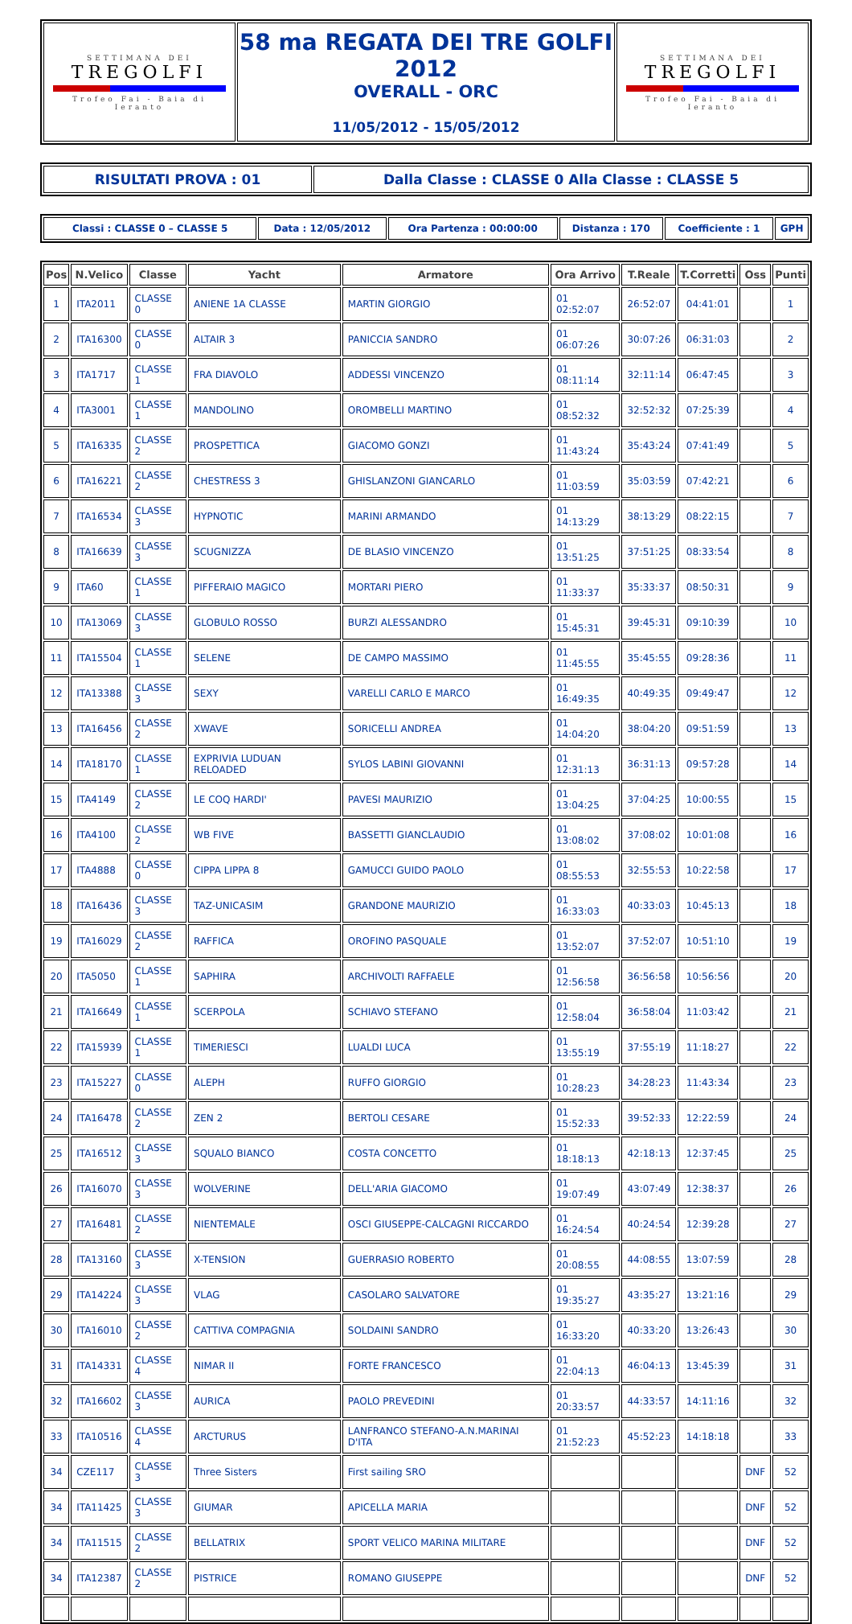| SETTIMANA DEI TREGOLFI Trofeo Fai - Baia di Ieranto | 58 ma REGATA DEI TRE GOLFI 2012 OVERALL - ORC 11/05/2012 - 15/05/2012 | SETTIMANA DEI TREGOLFI Trofeo Fai - Baia di Ieranto |
| RISULTATI PROVA : 01 | Dalla Classe : CLASSE 0 Alla Classe : CLASSE 5 |
| Classi : CLASSE 0 – CLASSE 5 | Data : 12/05/2012 | Ora Partenza : 00:00:00 | Distanza : 170 | Coefficiente : 1 | GPH |
| Pos | N.Velico | Classe | Yacht | Armatore | Ora Arrivo | T.Reale | T.Corretti | Oss | Punti |
| --- | --- | --- | --- | --- | --- | --- | --- | --- | --- |
| 1 | ITA2011 | CLASSE 0 | ANIENE 1A CLASSE | MARTIN GIORGIO | 01 02:52:07 | 26:52:07 | 04:41:01 | | 1 |
| 2 | ITA16300 | CLASSE 0 | ALTAIR 3 | PANICCIA SANDRO | 01 06:07:26 | 30:07:26 | 06:31:03 | | 2 |
| 3 | ITA1717 | CLASSE 1 | FRA DIAVOLO | ADDESSI VINCENZO | 01 08:11:14 | 32:11:14 | 06:47:45 | | 3 |
| 4 | ITA3001 | CLASSE 1 | MANDOLINO | OROMBELLI MARTINO | 01 08:52:32 | 32:52:32 | 07:25:39 | | 4 |
| 5 | ITA16335 | CLASSE 2 | PROSPETTICA | GIACOMO GONZI | 01 11:43:24 | 35:43:24 | 07:41:49 | | 5 |
| 6 | ITA16221 | CLASSE 2 | CHESTRESS 3 | GHISLANZONI GIANCARLO | 01 11:03:59 | 35:03:59 | 07:42:21 | | 6 |
| 7 | ITA16534 | CLASSE 3 | HYPNOTIC | MARINI ARMANDO | 01 14:13:29 | 38:13:29 | 08:22:15 | | 7 |
| 8 | ITA16639 | CLASSE 3 | SCUGNIZZA | DE BLASIO VINCENZO | 01 13:51:25 | 37:51:25 | 08:33:54 | | 8 |
| 9 | ITA60 | CLASSE 1 | PIFFERAIO MAGICO | MORTARI PIERO | 01 11:33:37 | 35:33:37 | 08:50:31 | | 9 |
| 10 | ITA13069 | CLASSE 3 | GLOBULO ROSSO | BURZI ALESSANDRO | 01 15:45:31 | 39:45:31 | 09:10:39 | | 10 |
| 11 | ITA15504 | CLASSE 1 | SELENE | DE CAMPO MASSIMO | 01 11:45:55 | 35:45:55 | 09:28:36 | | 11 |
| 12 | ITA13388 | CLASSE 3 | SEXY | VARELLI CARLO E MARCO | 01 16:49:35 | 40:49:35 | 09:49:47 | | 12 |
| 13 | ITA16456 | CLASSE 2 | XWAVE | SORICELLI ANDREA | 01 14:04:20 | 38:04:20 | 09:51:59 | | 13 |
| 14 | ITA18170 | CLASSE 1 | EXPRIVIA LUDUAN RELOADED | SYLOS LABINI GIOVANNI | 01 12:31:13 | 36:31:13 | 09:57:28 | | 14 |
| 15 | ITA4149 | CLASSE 2 | LE COQ HARDI' | PAVESI MAURIZIO | 01 13:04:25 | 37:04:25 | 10:00:55 | | 15 |
| 16 | ITA4100 | CLASSE 2 | WB FIVE | BASSETTI GIANCLAUDIO | 01 13:08:02 | 37:08:02 | 10:01:08 | | 16 |
| 17 | ITA4888 | CLASSE 0 | CIPPA LIPPA 8 | GAMUCCI GUIDO PAOLO | 01 08:55:53 | 32:55:53 | 10:22:58 | | 17 |
| 18 | ITA16436 | CLASSE 3 | TAZ-UNICASIM | GRANDONE MAURIZIO | 01 16:33:03 | 40:33:03 | 10:45:13 | | 18 |
| 19 | ITA16029 | CLASSE 2 | RAFFICA | OROFINO PASQUALE | 01 13:52:07 | 37:52:07 | 10:51:10 | | 19 |
| 20 | ITA5050 | CLASSE 1 | SAPHIRA | ARCHIVOLTI RAFFAELE | 01 12:56:58 | 36:56:58 | 10:56:56 | | 20 |
| 21 | ITA16649 | CLASSE 1 | SCERPOLA | SCHIAVO STEFANO | 01 12:58:04 | 36:58:04 | 11:03:42 | | 21 |
| 22 | ITA15939 | CLASSE 1 | TIMERIESCI | LUALDI LUCA | 01 13:55:19 | 37:55:19 | 11:18:27 | | 22 |
| 23 | ITA15227 | CLASSE 0 | ALEPH | RUFFO GIORGIO | 01 10:28:23 | 34:28:23 | 11:43:34 | | 23 |
| 24 | ITA16478 | CLASSE 2 | ZEN 2 | BERTOLI CESARE | 01 15:52:33 | 39:52:33 | 12:22:59 | | 24 |
| 25 | ITA16512 | CLASSE 3 | SQUALO BIANCO | COSTA CONCETTO | 01 18:18:13 | 42:18:13 | 12:37:45 | | 25 |
| 26 | ITA16070 | CLASSE 3 | WOLVERINE | DELL'ARIA GIACOMO | 01 19:07:49 | 43:07:49 | 12:38:37 | | 26 |
| 27 | ITA16481 | CLASSE 2 | NIENTEMALE | OSCI GIUSEPPE-CALCAGNI RICCARDO | 01 16:24:54 | 40:24:54 | 12:39:28 | | 27 |
| 28 | ITA13160 | CLASSE 3 | X-TENSION | GUERRASIO ROBERTO | 01 20:08:55 | 44:08:55 | 13:07:59 | | 28 |
| 29 | ITA14224 | CLASSE 3 | VLAG | CASOLARO SALVATORE | 01 19:35:27 | 43:35:27 | 13:21:16 | | 29 |
| 30 | ITA16010 | CLASSE 2 | CATTIVA COMPAGNIA | SOLDAINI SANDRO | 01 16:33:20 | 40:33:20 | 13:26:43 | | 30 |
| 31 | ITA14331 | CLASSE 4 | NIMAR II | FORTE FRANCESCO | 01 22:04:13 | 46:04:13 | 13:45:39 | | 31 |
| 32 | ITA16602 | CLASSE 3 | AURICA | PAOLO PREVEDINI | 01 20:33:57 | 44:33:57 | 14:11:16 | | 32 |
| 33 | ITA10516 | CLASSE 4 | ARCTURUS | LANFRANCO STEFANO-A.N.MARINAI D'ITA | 01 21:52:23 | 45:52:23 | 14:18:18 | | 33 |
| 34 | CZE117 | CLASSE 3 | Three Sisters | First sailing SRO | | | | DNF | 52 |
| 34 | ITA11425 | CLASSE 3 | GIUMAR | APICELLA MARIA | | | | DNF | 52 |
| 34 | ITA11515 | CLASSE 2 | BELLATRIX | SPORT VELICO MARINA MILITARE | | | | DNF | 52 |
| 34 | ITA12387 | CLASSE 2 | PISTRICE | ROMANO GIUSEPPE | | | | DNF | 52 |